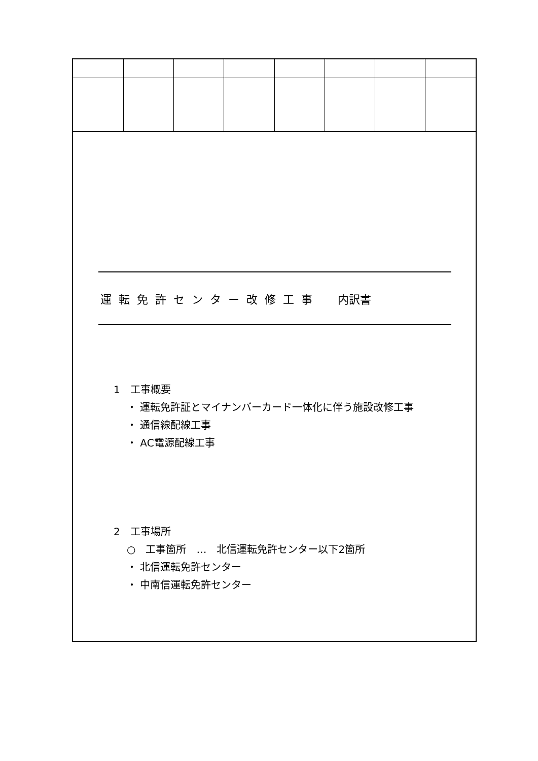運転免許センター改修工事　内訳書
1　工事概要
・ 運転免許証とマイナンバーカード一体化に伴う施設改修工事
・ 通信線配線工事
・ AC電源配線工事
2　工事場所
○　工事箇所　…　北信運転免許センター以下2箇所
・ 北信運転免許センター
・ 中南信運転免許センター